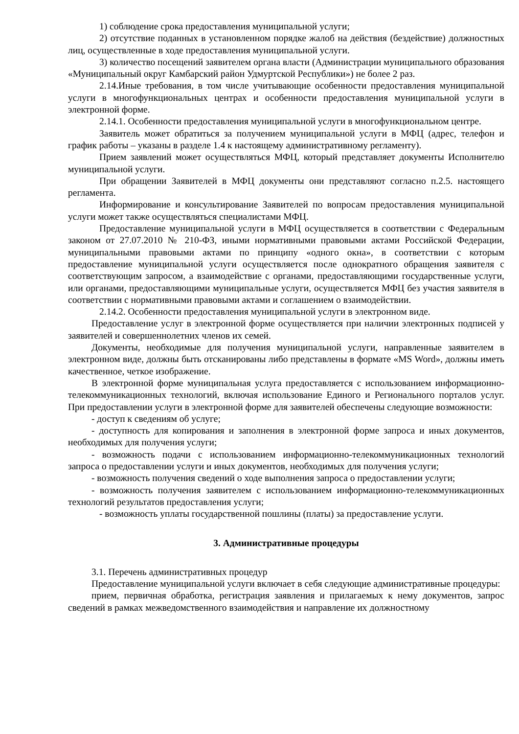1) соблюдение срока предоставления муниципальной услуги;
2) отсутствие поданных в установленном порядке жалоб на действия (бездействие) должностных лиц, осуществленные в ходе предоставления муниципальной услуги.
3) количество посещений заявителем органа власти (Администрации муниципального образования «Муниципальный округ Камбарский район Удмуртской Республики») не более 2 раз.
2.14.Иные требования, в том числе учитывающие особенности предоставления муниципальной услуги в многофункциональных центрах и особенности предоставления муниципальной услуги в электронной форме.
2.14.1. Особенности предоставления муниципальной услуги в многофункциональном центре.
Заявитель может обратиться за получением муниципальной услуги в МФЦ (адрес, телефон и график работы – указаны в разделе 1.4 к настоящему административному регламенту).
Прием заявлений может осуществляться МФЦ, который представляет документы Исполнителю муниципальной услуги.
При обращении Заявителей в МФЦ документы они представляют согласно п.2.5. настоящего регламента.
Информирование и консультирование Заявителей по вопросам предоставления муниципальной услуги может также осуществляться специалистами МФЦ.
Предоставление муниципальной услуги в МФЦ осуществляется в соответствии с Федеральным законом от 27.07.2010 № 210-ФЗ, иными нормативными правовыми актами Российской Федерации, муниципальными правовыми актами по принципу «одного окна», в соответствии с которым предоставление муниципальной услуги осуществляется после однократного обращения заявителя с соответствующим запросом, а взаимодействие с органами, предоставляющими государственные услуги, или органами, предоставляющими муниципальные услуги, осуществляется МФЦ без участия заявителя в соответствии с нормативными правовыми актами и соглашением о взаимодействии.
2.14.2. Особенности предоставления муниципальной услуги в электронном виде.
Предоставление услуг в электронной форме осуществляется при наличии электронных подписей у заявителей и совершеннолетних членов их семей.
Документы, необходимые для получения муниципальной услуги, направленные заявителем в электронном виде, должны быть отсканированы либо представлены в формате «MS Word», должны иметь качественное, четкое изображение.
В электронной форме муниципальная услуга предоставляется с использованием информационно-телекоммуникационных технологий, включая использование Единого и Регионального порталов услуг. При предоставлении услуги в электронной форме для заявителей обеспечены следующие возможности:
- доступ к сведениям об услуге;
- доступность для копирования и заполнения в электронной форме запроса и иных документов, необходимых для получения услуги;
- возможность подачи с использованием информационно-телекоммуникационных технологий запроса о предоставлении услуги и иных документов, необходимых для получения услуги;
- возможность получения сведений о ходе выполнения запроса о предоставлении услуги;
- возможность получения заявителем с использованием информационно-телекоммуникационных технологий результатов предоставления услуги;
- возможность уплаты государственной пошлины (платы) за предоставление услуги.
3. Административные процедуры
3.1. Перечень административных процедур
Предоставление муниципальной услуги включает в себя следующие административные процедуры:
прием, первичная обработка, регистрация заявления и прилагаемых к нему документов, запрос сведений в рамках межведомственного взаимодействия и направление их должностному